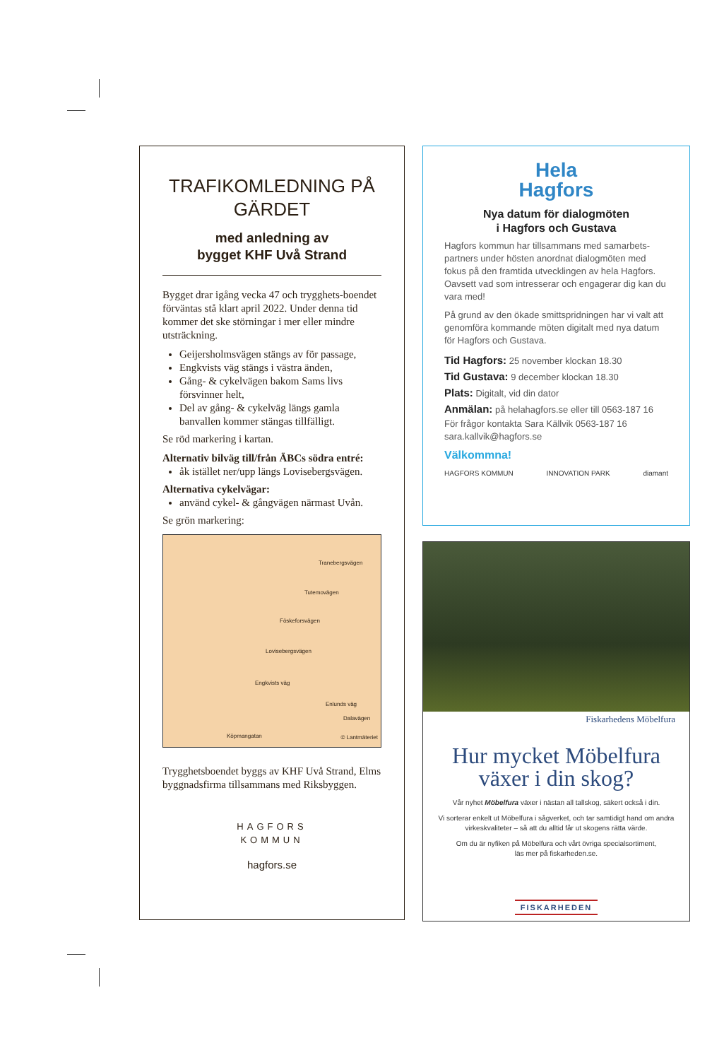TRAFIKOMLEDNING PÅ GÄRDET
med anledning av
bygget KHF Uvå Strand
Bygget drar igång vecka 47 och trygghets-boendet förväntas stå klart april 2022. Under denna tid kommer det ske störningar i mer eller mindre utsträckning.
Geijersholmsvägen stängs av för passage,
Engkvists väg stängs i västra änden,
Gång- & cykelvägen bakom Sams livs försvinner helt,
Del av gång- & cykelväg längs gamla banvallen kommer stängas tillfälligt.
Se röd markering i kartan.
Alternativ bilväg till/från ÄBCs södra entré:
åk istället ner/upp längs Lovisebergsvägen.
Alternativa cykelvägar:
använd cykel- & gångvägen närmast Uvån.
Se grön markering:
Tranebergsvägen
Tutemovägen
Föskeforsvägen
Lovisebergsvägen
Engkvists väg
Enlunds väg
Dalavägen
Köpmangatan
© Lantmäteriet
Trygghetsboendet byggs av KHF Uvå Strand, Elms byggnadsfirma tillsammans med Riksbyggen.
HAGFORS
KOMMUN
hagfors.se
Hela
Hagfors
Nya datum för dialogmöten
i Hagfors och Gustava
Hagfors kommun har tillsammans med samarbets-partners under hösten anordnat dialogmöten med fokus på den framtida utvecklingen av hela Hagfors. Oavsett vad som intresserar och engagerar dig kan du vara med!
På grund av den ökade smittspridningen har vi valt att genomföra kommande möten digitalt med nya datum för Hagfors och Gustava.
Tid Hagfors: 25 november klockan 18.30
Tid Gustava: 9 december klockan 18.30
Plats: Digitalt, vid din dator
Anmälan: på helahagfors.se eller till 0563-187 16
För frågor kontakta Sara Källvik 0563-187 16
sara.kallvik@hagfors.se
Välkommna!
HAGFORS KOMMUN INNOVATION PARK diamant
Fiskarhedens Möbelfura
Hur mycket Möbelfura växer i din skog?
Vår nyhet Möbelfura växer i nästan all tallskog, säkert också i din.
Vi sorterar enkelt ut Möbelfura i sågverket, och tar samtidigt hand om andra virkeskvaliteter – så att du alltid får ut skogens rätta värde.
Om du är nyfiken på Möbelfura och vårt övriga specialsortiment,
läs mer på fiskarheden.se.
FISKARHEDEN